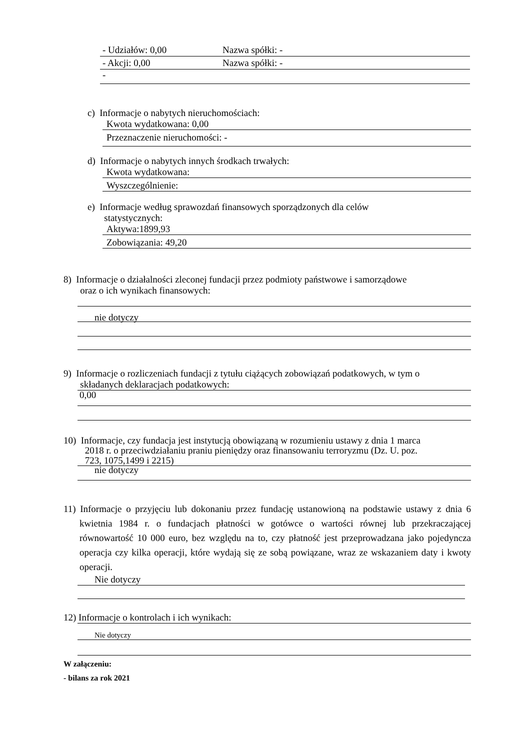- Udziałów: 0,00 Nazwa spółki: -
- Akcji: 0,00 Nazwa spółki: -
-
c) Informacje o nabytych nieruchomościach:
Kwota wydatkowana: 0,00
Przeznaczenie nieruchomości: -
d) Informacje o nabytych innych środkach trwałych:
Kwota wydatkowana:
Wyszczególnienie:
e) Informacje według sprawozdań finansowych sporządzonych dla celów
statystycznych:
Aktywa:1899,93
Zobowiązania: 49,20
8) Informacje o działalności zleconej fundacji przez podmioty państwowe i samorządowe
oraz o ich wynikach finansowych:
nie dotyczy
9) Informacje o rozliczeniach fundacji z tytułu ciążących zobowiązań podatkowych, w tym o
składanych deklaracjach podatkowych:
0,00
10) Informacje, czy fundacja jest instytucją obowiązaną w rozumieniu ustawy z dnia 1 marca
2018 r. o przeciwdziałaniu praniu pieniędzy oraz finansowaniu terroryzmu (Dz. U. poz.
723, 1075,1499 i 2215)
nie dotyczy
11) Informacje o przyjęciu lub dokonaniu przez fundację ustanowioną na podstawie ustawy z dnia 6 kwietnia 1984 r. o fundacjach płatności w gotówce o wartości równej lub przekraczającej równowartość 10 000 euro, bez względu na to, czy płatność jest przeprowadzana jako pojedyncza operacja czy kilka operacji, które wydają się ze sobą powiązane, wraz ze wskazaniem daty i kwoty operacji.
Nie dotyczy
12) Informacje o kontrolach i ich wynikach:
Nie dotyczy
W załączeniu:
- bilans za rok 2021